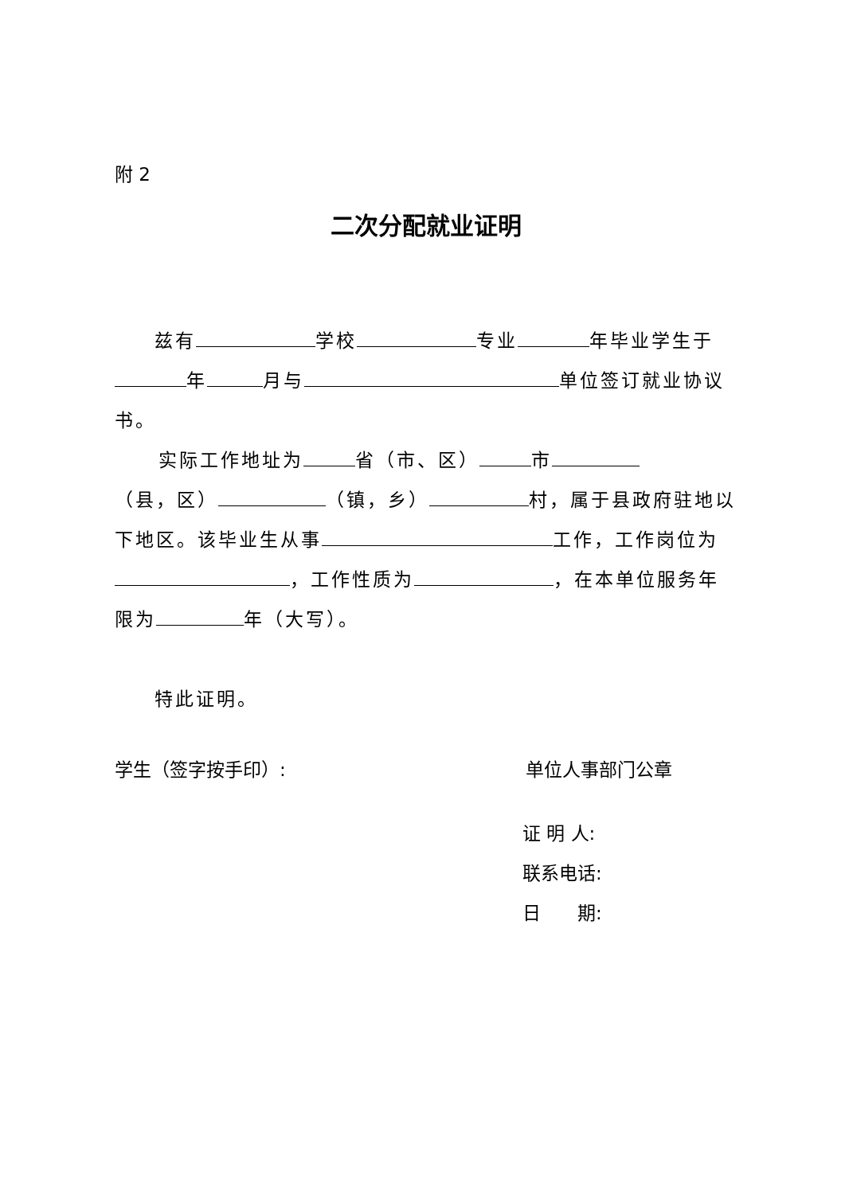附 2
二次分配就业证明
兹有 学校 专业 年毕业学生于 年 月与 单位签订就业协议书。
实际工作地址为 省（市、区） 市 （县，区） （镇，乡） 村，属于县政府驻地以下地区。该毕业生从事 工作，工作岗位为 ，工作性质为 ，在本单位服务年限为 年（大写）。
特此证明。
学生（签字按手印）: 单位人事部门公章
证 明 人:
联系电话:
日　　期: